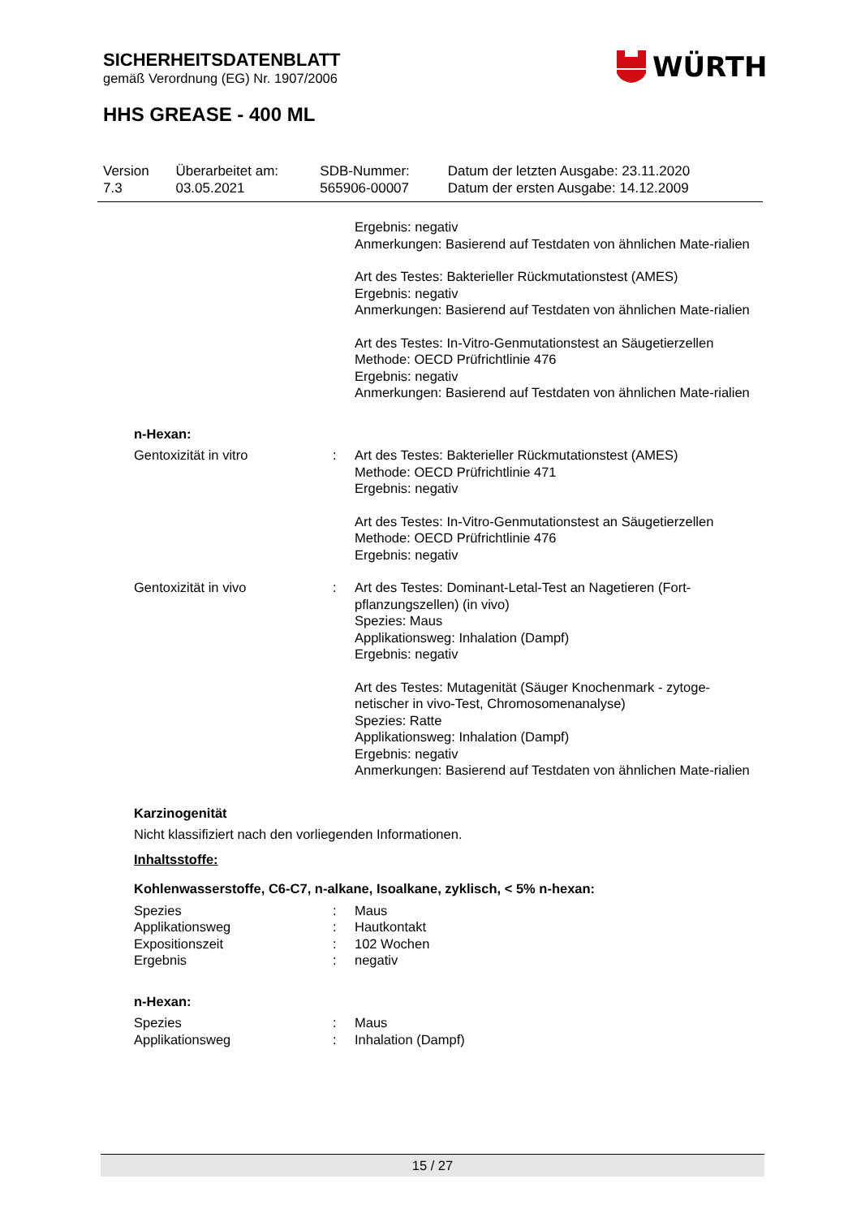SICHERHEITSDATENBLATT
gemäß Verordnung (EG) Nr. 1907/2006
WÜRTH
HHS GREASE - 400 ML
| Version 7.3 | Überarbeitet am: 03.05.2021 | SDB-Nummer: 565906-00007 | Datum der letzten Ausgabe: 23.11.2020 Datum der ersten Ausgabe: 14.12.2009 |
| | | Ergebnis: negativ Anmerkungen: Basierend auf Testdaten von ähnlichen Mate-rialien Art des Testes: Bakterieller Rückmutationstest (AMES) Ergebnis: negativ Anmerkungen: Basierend auf Testdaten von ähnlichen Mate-rialien Art des Testes: In-Vitro-Genmutationstest an Säugetierzellen Methode: OECD Prüfrichtlinie 476 Ergebnis: negativ Anmerkungen: Basierend auf Testdaten von ähnlichen Mate-rialien |
| n-Hexan: | | |
| Gentoxizität in vitro | : | Art des Testes: Bakterieller Rückmutationstest (AMES) Methode: OECD Prüfrichtlinie 471 Ergebnis: negativ Art des Testes: In-Vitro-Genmutationstest an Säugetierzellen Methode: OECD Prüfrichtlinie 476 Ergebnis: negativ |
| Gentoxizität in vivo | : | Art des Testes: Dominant-Letal-Test an Nagetieren (Fort-pflanzungszellen) (in vivo) Spezies: Maus Applikationsweg: Inhalation (Dampf) Ergebnis: negativ Art des Testes: Mutagenität (Säuger Knochenmark - zytoge-netischer in vivo-Test, Chromosomenanalyse) Spezies: Ratte Applikationsweg: Inhalation (Dampf) Ergebnis: negativ Anmerkungen: Basierend auf Testdaten von ähnlichen Mate-rialien |
Karzinogenität
Nicht klassifiziert nach den vorliegenden Informationen.
Inhaltsstoffe:
Kohlenwasserstoffe, C6-C7, n-alkane, Isoalkane, zyklisch, < 5% n-hexan:
| Spezies | : | Maus |
| Applikationsweg | : | Hautkontakt |
| Expositionszeit | : | 102 Wochen |
| Ergebnis | : | negativ |
n-Hexan:
| Spezies | : | Maus |
| Applikationsweg | : | Inhalation (Dampf) |
15 / 27